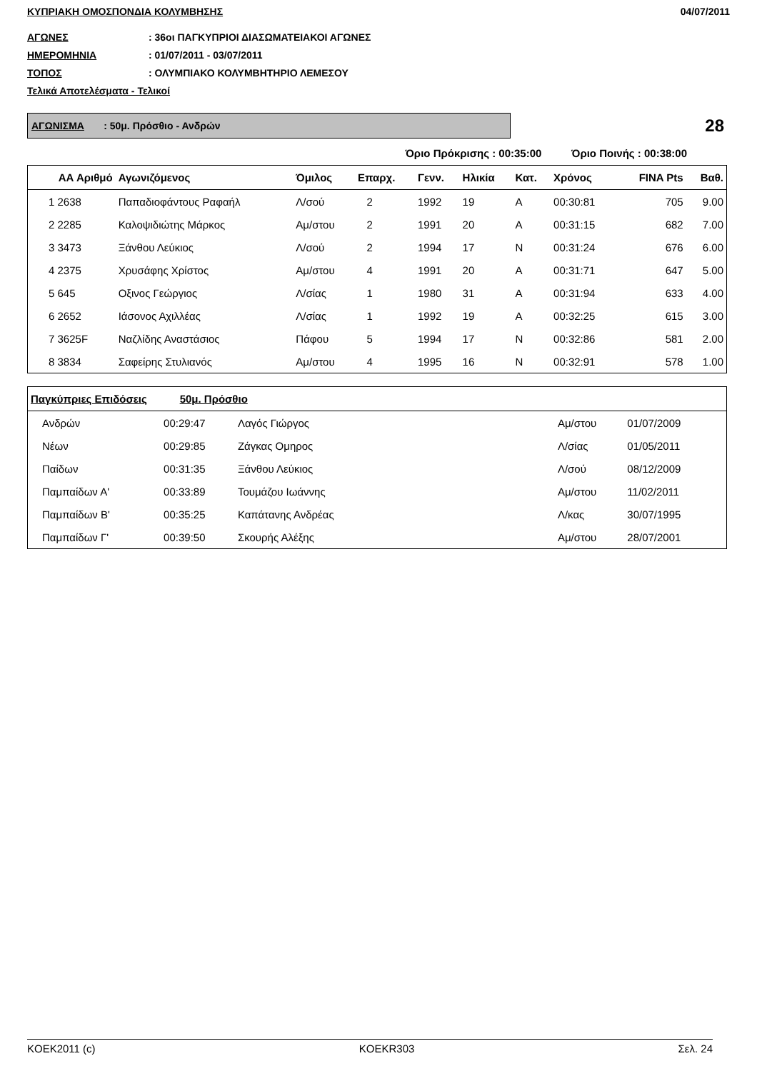ΚΥΠΡΙΑΚΗ ΟΜΟΣΠΟΝΔΙΑ ΚΟΛΥΜΒΗΣΗΣ 04/07/2011
ΑΓΩΝΕΣ: 36οι ΠΑΓΚΥΠΡΙΟΙ ΔΙΑΣΩΜΑΤΕΙΑΚΟΙ ΑΓΩΝΕΣ
ΗΜΕΡΟΜΗΝΙΑ: 01/07/2011 - 03/07/2011
ΤΟΠΟΣ: ΟΛΥΜΠΙΑΚΟ ΚΟΛΥΜΒΗΤΗΡΙΟ ΛΕΜΕΣΟΥ
Τελικά Αποτελέσματα - Τελικοί
ΑΓΩΝΙΣΜΑ : 50μ. Πρόσθιο - Ανδρών
28
Όριο Πρόκρισης : 00:35:00 Όριο Ποινής : 00:38:00
| ΑΑ Αριθμό | Αγωνιζόμενος | Όμιλος | Επαρχ. | Γενν. | Ηλικία | Κατ. | Χρόνος | FINA Pts | Βαθ. |
| --- | --- | --- | --- | --- | --- | --- | --- | --- | --- |
| 1 2638 | Παπαδιοφάντους Ραφαήλ | Λ/σού | 2 | 1992 | 19 | Α | 00:30:81 | 705 | 9.00 |
| 2 2285 | Καλοψιδιώτης Μάρκος | Αμ/στου | 2 | 1991 | 20 | Α | 00:31:15 | 682 | 7.00 |
| 3 3473 | Ξάνθου Λεύκιος | Λ/σού | 2 | 1994 | 17 | Ν | 00:31:24 | 676 | 6.00 |
| 4 2375 | Χρυσάφης Χρίστος | Αμ/στου | 4 | 1991 | 20 | Α | 00:31:71 | 647 | 5.00 |
| 5 645 | Οξινος Γεώργιος | Λ/σίας | 1 | 1980 | 31 | Α | 00:31:94 | 633 | 4.00 |
| 6 2652 | Ιάσονος Αχιλλέας | Λ/σίας | 1 | 1992 | 19 | Α | 00:32:25 | 615 | 3.00 |
| 7 3625F | Ναζλίδης Αναστάσιος | Πάφου | 5 | 1994 | 17 | Ν | 00:32:86 | 581 | 2.00 |
| 8 3834 | Σαφείρης Στυλιανός | Αμ/στου | 4 | 1995 | 16 | Ν | 00:32:91 | 578 | 1.00 |
| Παγκύπριες Επιδόσεις 50μ. Πρόσθιο | | | | | |
| --- | --- | --- | --- | --- | --- |
| Ανδρών | 00:29:47 | Λαγός Γιώργος | Αμ/στου | 01/07/2009 | |
| Νέων | 00:29:85 | Ζάγκας Ομηρος | Λ/σίας | 01/05/2011 | |
| Παίδων | 00:31:35 | Ξάνθου Λεύκιος | Λ/σού | 08/12/2009 | |
| Παμπαίδων Α' | 00:33:89 | Τουμάζου Ιωάννης | Αμ/στου | 11/02/2011 | |
| Παμπαίδων Β' | 00:35:25 | Καπάτανης Ανδρέας | Λ/κας | 30/07/1995 | |
| Παμπαίδων Γ' | 00:39:50 | Σκουρής Αλέξης | Αμ/στου | 28/07/2001 | |
KOEK2011 (c) KOEKR303 Σελ. 24